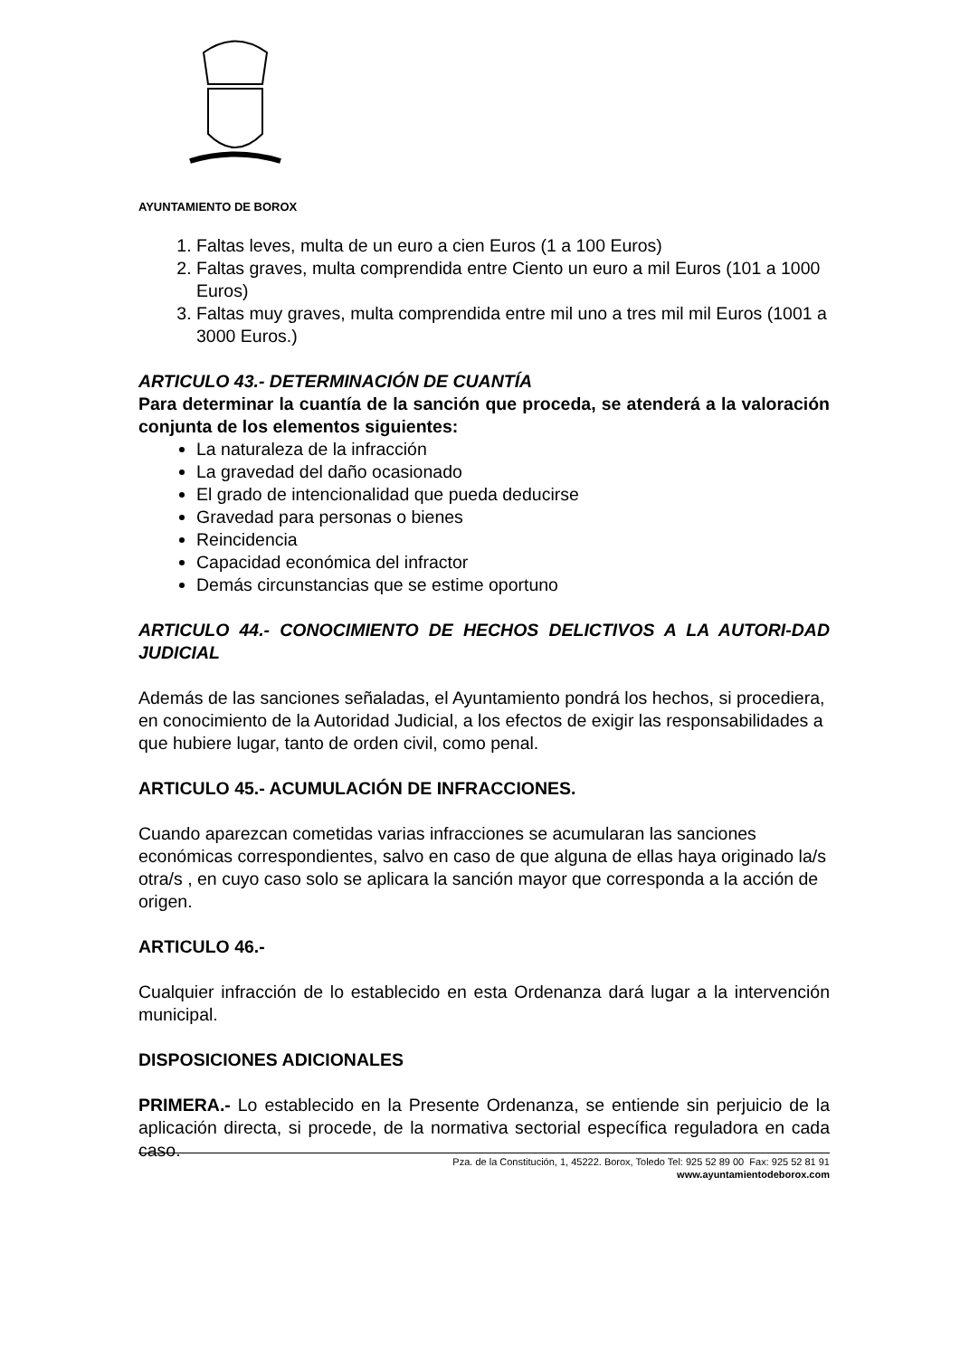AYUNTAMIENTO DE BOROX
1. Faltas leves, multa de un euro a cien Euros (1 a 100 Euros)
2. Faltas graves, multa comprendida entre Ciento un euro a mil Euros (101 a 1000 Euros)
3. Faltas muy graves, multa comprendida entre mil uno a tres mil mil Euros (1001 a 3000 Euros.)
ARTICULO 43.- DETERMINACIÓN DE CUANTÍA
Para determinar la cuantía de la sanción que proceda, se atenderá a la valoración conjunta de los elementos siguientes:
La naturaleza de la infracción
La gravedad del daño ocasionado
El grado de intencionalidad que pueda deducirse
Gravedad para personas o bienes
Reincidencia
Capacidad económica del infractor
Demás circunstancias que se estime oportuno
ARTICULO 44.- CONOCIMIENTO DE HECHOS DELICTIVOS A LA AUTORI-DAD JUDICIAL
Además de las sanciones señaladas, el Ayuntamiento pondrá los hechos, si procediera, en conocimiento de la Autoridad Judicial, a los efectos de exigir las responsabilidades a que hubiere lugar, tanto de orden civil, como penal.
ARTICULO 45.- ACUMULACIÓN DE INFRACCIONES.
Cuando aparezcan cometidas varias infracciones se acumularan las sanciones económicas correspondientes, salvo en caso de que alguna de ellas haya originado la/s otra/s , en cuyo caso solo se aplicara la sanción mayor que corresponda a la acción de origen.
ARTICULO 46.-
Cualquier infracción de lo establecido en esta Ordenanza dará lugar a la intervención municipal.
DISPOSICIONES ADICIONALES
PRIMERA.- Lo establecido en la Presente Ordenanza, se entiende sin perjuicio de la aplicación directa, si procede, de la normativa sectorial específica reguladora en cada caso.
Pza. de la Constitución, 1, 45222. Borox, Toledo Tel: 925 52 89 00 Fax: 925 52 81 91
www.ayuntamientodeborox.com